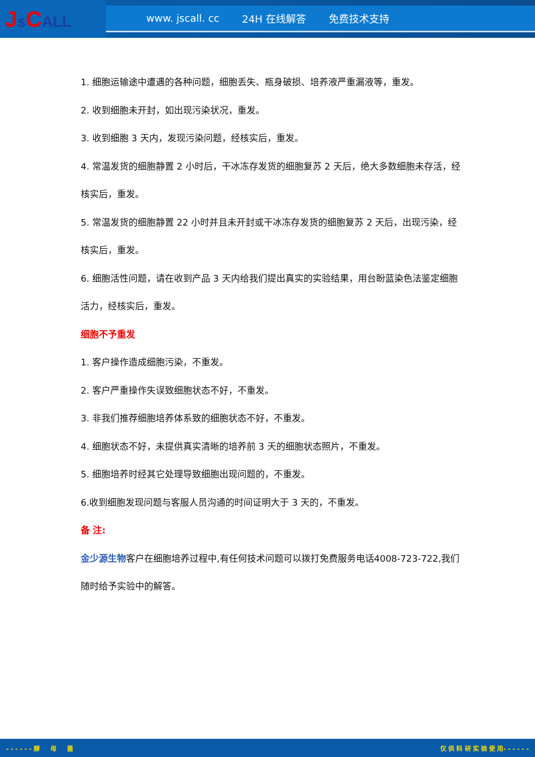Js CALL
www. jscall. cc 24H 在线解答 免费技术支持
1. 细胞运输途中遭遇的各种问题，细胞丢失、瓶身破损、培养液严重漏液等，重发。
2. 收到细胞未开封，如出现污染状况，重发。
3. 收到细胞 3 天内，发现污染问题，经核实后，重发。
4. 常温发货的细胞静置 2 小时后，干冰冻存发货的细胞复苏 2 天后，绝大多数细胞未存活，经核实后，重发。
5. 常温发货的细胞静置 22 小时并且未开封或干冰冻存发货的细胞复苏 2 天后，出现污染，经核实后，重发。
6. 细胞活性问题，请在收到产品 3 天内给我们提出真实的实验结果，用台盼蓝染色法鉴定细胞活力，经核实后，重发。
细胞不予重发
1. 客户操作造成细胞污染，不重发。
2. 客户严重操作失误致细胞状态不好，不重发。
3. 非我们推荐细胞培养体系致的细胞状态不好，不重发。
4. 细胞状态不好，未提供真实清晰的培养前 3 天的细胞状态照片，不重发。
5. 细胞培养时经其它处理导致细胞出现问题的，不重发。
6.收到细胞发现问题与客服人员沟通的时间证明大于 3 天的，不重发。
备 注:
金少源生物客户在细胞培养过程中,有任何技术问题可以拨打免费服务电话4008-723-722,我们随时给予实验中的解答。
- - - - - - 酵 母 菌 仅 供 科 研 实 验 使 用- - - - - -